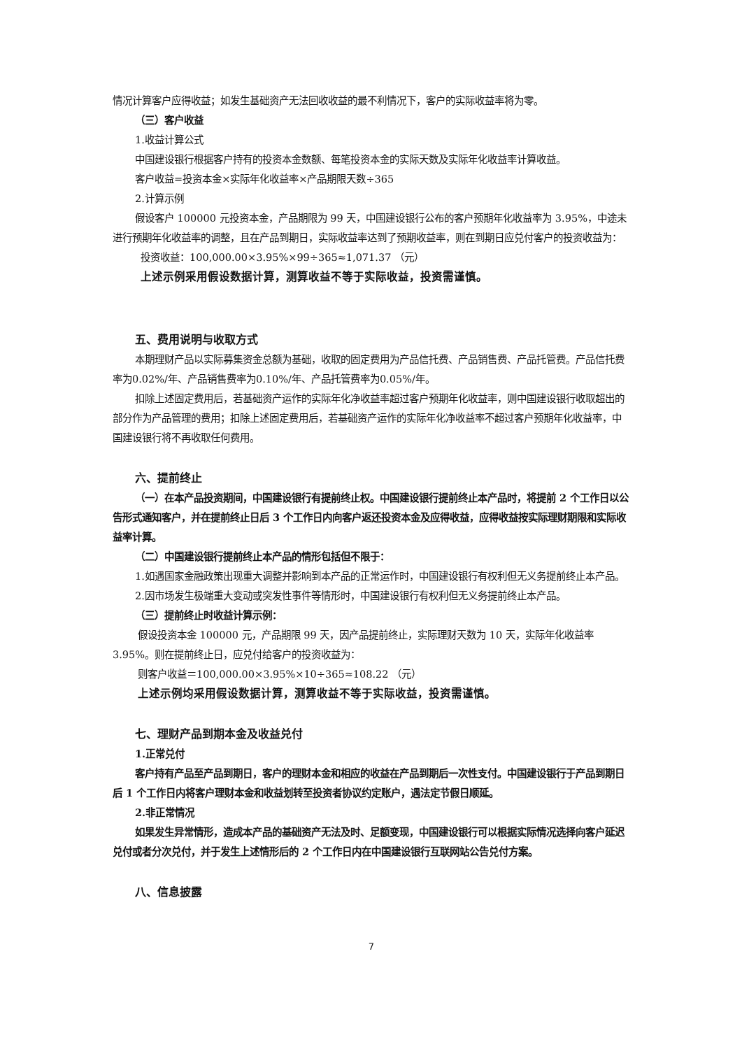情况计算客户应得收益；如发生基础资产无法回收收益的最不利情况下，客户的实际收益率将为零。
（三）客户收益
1.收益计算公式
中国建设银行根据客户持有的投资本金数额、每笔投资本金的实际天数及实际年化收益率计算收益。
客户收益=投资本金×实际年化收益率×产品期限天数÷365
2.计算示例
假设客户 100000 元投资本金，产品期限为 99 天，中国建设银行公布的客户预期年化收益率为 3.95%，中途未进行预期年化收益率的调整，且在产品到期日，实际收益率达到了预期收益率，则在到期日应兑付客户的投资收益为：
投资收益：100,000.00×3.95%×99÷365≈1,071.37 （元）
上述示例采用假设数据计算，测算收益不等于实际收益，投资需谨慎。
五、费用说明与收取方式
本期理财产品以实际募集资金总额为基础，收取的固定费用为产品信托费、产品销售费、产品托管费。产品信托费率为0.02%/年、产品销售费率为0.10%/年、产品托管费率为0.05%/年。
扣除上述固定费用后，若基础资产运作的实际年化净收益率超过客户预期年化收益率，则中国建设银行收取超出的部分作为产品管理的费用；扣除上述固定费用后，若基础资产运作的实际年化净收益率不超过客户预期年化收益率，中国建设银行将不再收取任何费用。
六、提前终止
（一）在本产品投资期间，中国建设银行有提前终止权。中国建设银行提前终止本产品时，将提前 2 个工作日以公告形式通知客户，并在提前终止日后 3 个工作日内向客户返还投资本金及应得收益，应得收益按实际理财期限和实际收益率计算。
（二）中国建设银行提前终止本产品的情形包括但不限于：
1.如遇国家金融政策出现重大调整并影响到本产品的正常运作时，中国建设银行有权利但无义务提前终止本产品。
2.因市场发生极端重大变动或突发性事件等情形时，中国建设银行有权利但无义务提前终止本产品。
（三）提前终止时收益计算示例：
假设投资本金 100000 元，产品期限 99 天，因产品提前终止，实际理财天数为 10 天，实际年化收益率 3.95%。则在提前终止日，应兑付给客户的投资收益为：
则客户收益＝100,000.00×3.95%×10÷365≈108.22 （元）
上述示例均采用假设数据计算，测算收益不等于实际收益，投资需谨慎。
七、理财产品到期本金及收益兑付
1.正常兑付
客户持有产品至产品到期日，客户的理财本金和相应的收益在产品到期后一次性支付。中国建设银行于产品到期日后 1 个工作日内将客户理财本金和收益划转至投资者协议约定账户，遇法定节假日顺延。
2.非正常情况
如果发生异常情形，造成本产品的基础资产无法及时、足额变现，中国建设银行可以根据实际情况选择向客户延迟兑付或者分次兑付，并于发生上述情形后的 2 个工作日内在中国建设银行互联网站公告兑付方案。
八、信息披露
7